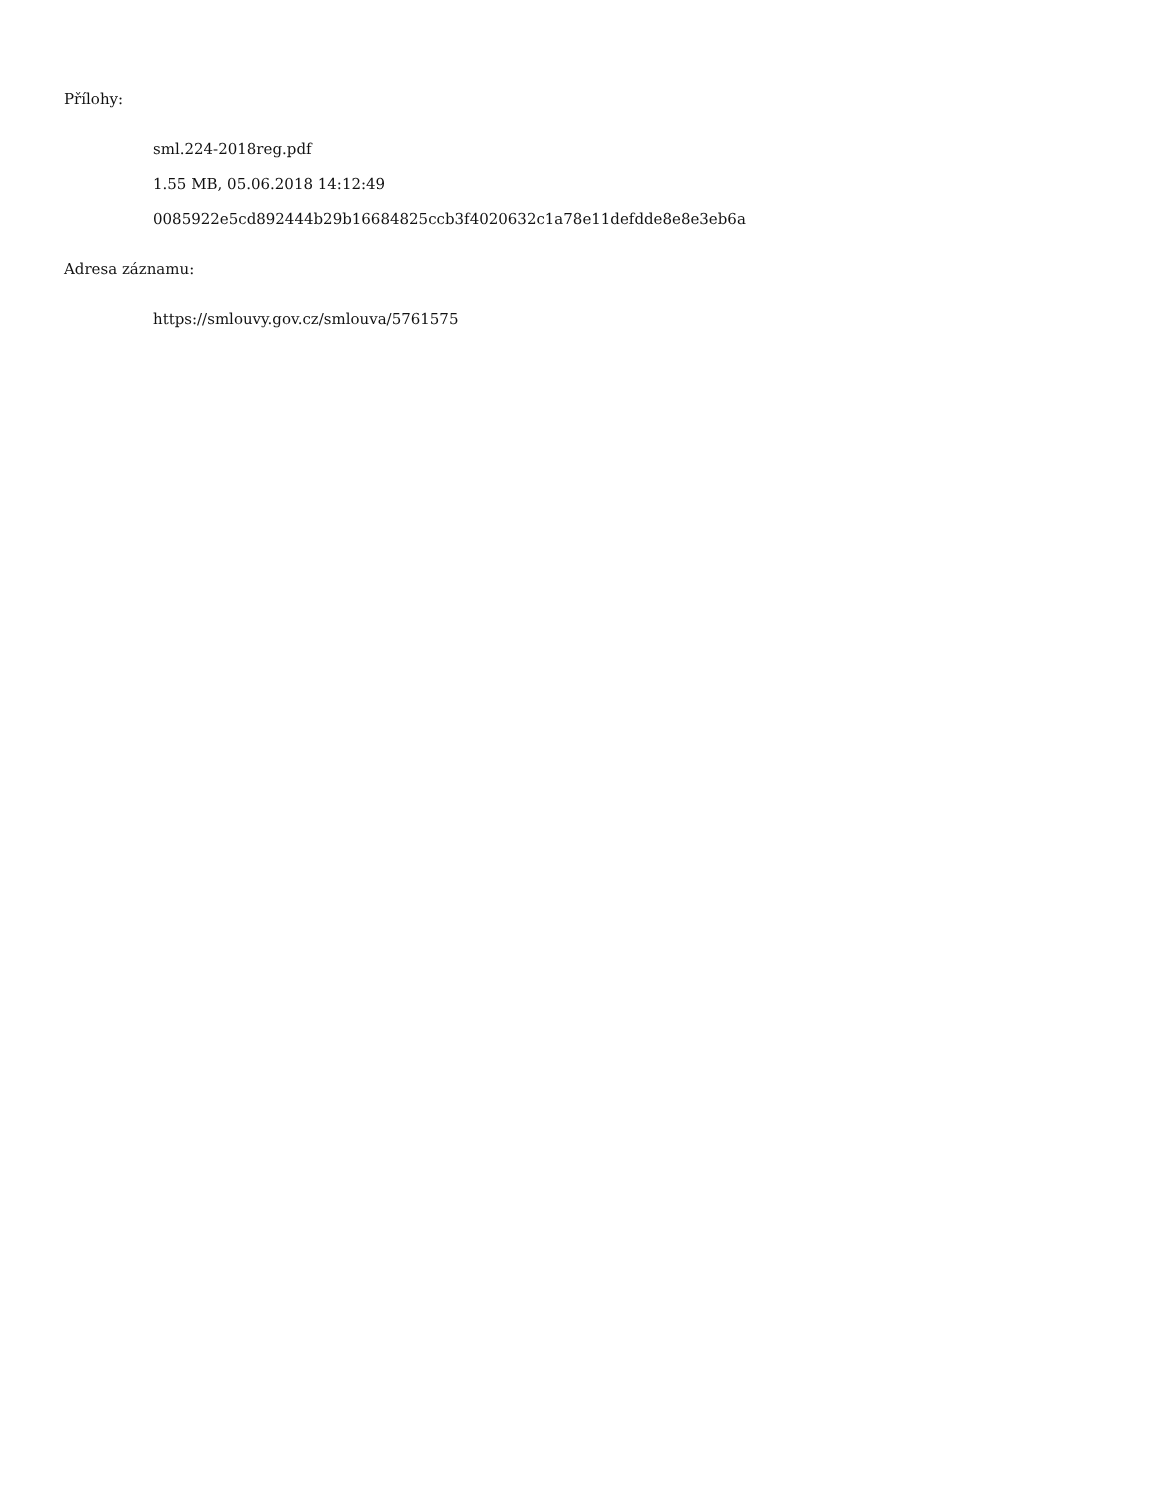Přílohy:
sml.224-2018reg.pdf
1.55 MB, 05.06.2018 14:12:49
0085922e5cd892444b29b16684825ccb3f4020632c1a78e11defdde8e8e3eb6a
Adresa záznamu:
https://smlouvy.gov.cz/smlouva/5761575